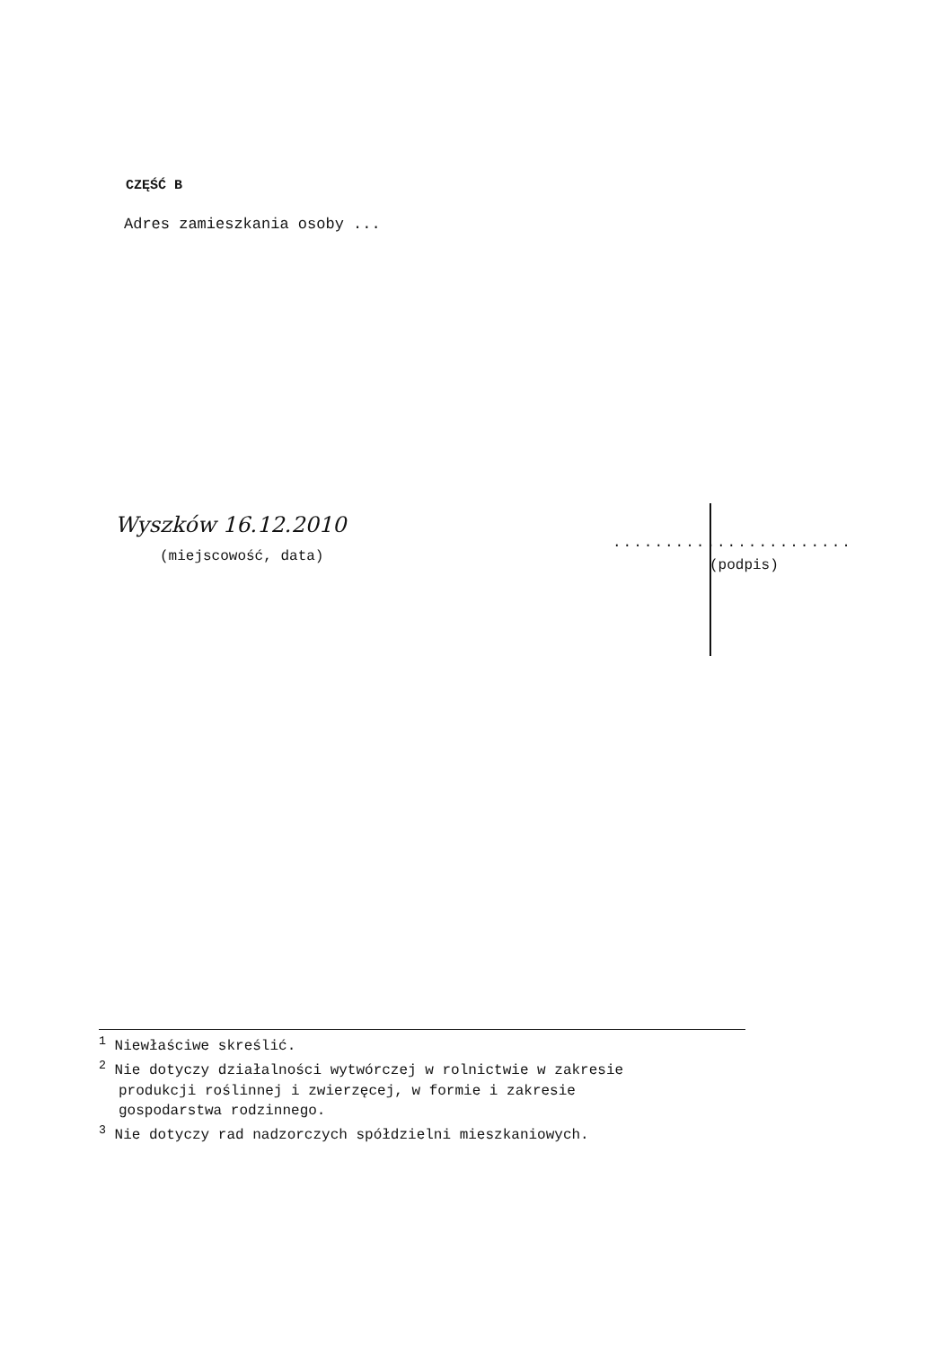CZĘŚĆ B
Adres zamieszkania osoby ...
Wyszków 16.12.2010
(miejscowość, data)
.......................
(podpis)
<sup>1</sup> Niewłaściwe skreślić.
<sup>2</sup> Nie dotyczy działalności wytwórczej w rolnictwie w zakresie
produkcji roślinnej i zwierzęcej, w formie i zakresie
gospodarstwa rodzinnego.
<sup>3</sup> Nie dotyczy rad nadzorczych spółdzielni mieszkaniowych.